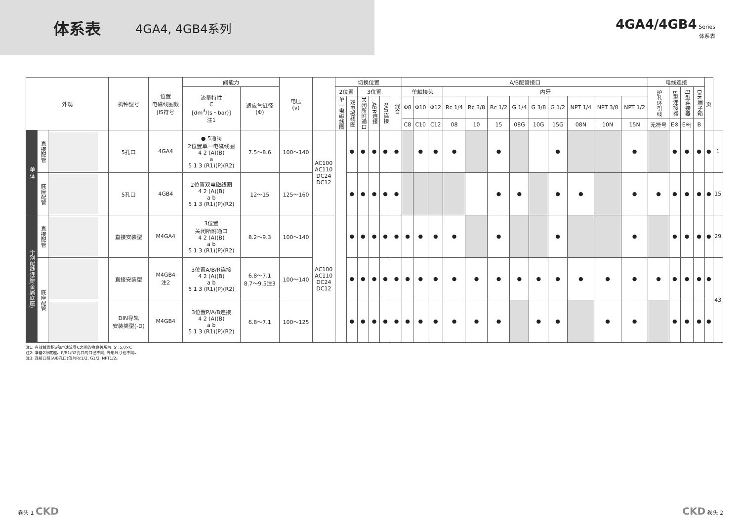体系表
4GA4, 4GB4系列
4GA4/4GB4 Series
体系表
| 外观 | | | 机种型号 | 位置 电磁线圈数 JIS符号 | 阀能力 | | 电压 (v) | | 切换位置 | | | | | | A/B配管接口 | | | | | | | | | | | | 电线连接 | | | | 页 | |
| --- | --- | --- | --- | --- | --- | --- | --- | --- | --- | --- | --- | --- | --- | --- | --- | --- | --- | --- | --- | --- | --- | --- | --- | --- | --- | --- | --- | --- | --- | --- | --- | --- |
| | | | | | 流量特性 C [dm<sup>3</sup>/(s・bar)] 注1 | 适应气缸径 (Φ) | | | 2位置 | | 3位置 | | | 混合 | 单触接头 | | | 内牙 | | | | | | | | | 护孔环引线 | E型连接器 | EJ型连接器 | DIN端子箱 | | |
| | | | | | | | | | 单一电磁线圈 | 双电磁线圈 | 关闭所附通口 | ABR连接 | PAB连接 | | Φ8 | Φ10 | Φ12 | Rc 1/4 | Rc 3/8 | Rc 1/2 | G 1/4 | G 3/8 | G 1/2 | NPT 1/4 | NPT 3/8 | NPT 1/2 | | | | | | |
| | | | | | | | | | | | | | | | C8 | C10 | C12 | 08 | 10 | 15 | 08G | 10G | 15G | 08N | 10N | 15N | 无符号 | E※ | E※J | B | | |
| 单 体 | 直接配管 | | 5孔口 | 4GA4 | ● 5通阀 2位置单一电磁线圈 4 2 (A)(B) a 5 1 3 (R1)(P)(R2) | 7.5〜8.6 | 100〜140 | AC100 AC110 DC24 DC12 | | ● | ● | ● | ● | ● | | ● | ● | ● | | ● | | | ● | | | ● | | ● | ● | ● | ● | 1 |
| | 底座配管 | | 5孔口 | 4GB4 | 2位置双电磁线圈 4 2 (A)(B) a b 5 1 3 (R1)(P)(R2) | 12〜15 | 125〜160 | | | ● | ● | ● | ● | ● | | | | | | ● | ● | | ● | ● | | ● | ● | ● | ● | ● | ● | 15 |
| 个别配线连座(金属底座) | 直接配管 | | 直接安装型 | M4GA4 | 3位置 关闭所附通口 4 2 (A)(B) a b 5 1 3 (R1)(P)(R2) | 8.2〜9.3 | 100〜140 | AC100 AC110 DC24 DC12 | | ● | ● | ● | ● | ● | ● | ● | ● | ● | | ● | | | ● | | | ● | | ● | ● | ● | ● | 29 |
| | 底座配管 | | 直接安装型 | M4GB4 注2 | 3位置A/B/R连接 4 2 (A)(B) a b 5 1 3 (R1)(P)(R2) | 6.8〜7.1 8.7〜9.5注3 | 100〜140 | | | ● | ● | ● | ● | ● | ● | ● | ● | ● | ● | ● | ● | ● | ● | ● | ● | ● | ● | ● | ● | ● | ● | 43 |
| | | | DIN导轨 安装类型(-D) | M4GB4 | 3位置P/A/B连接 4 2 (A)(B) a b 5 1 3 (R1)(P)(R2) | 6.8〜7.1 | 100〜125 | | | ● | ● | ● | ● | ● | ● | ● | ● | ● | ● | ● | | ● | ● | | ● | ● | | ● | ● | ● | ● | |
注1: 有效截面积S和声速流导C之间的换算关系为: S≒5.0×C
注2: 准备2种底座。P/R1/R2孔口的口径不同, 外形尺寸也不同。
注3: 连接口径(A/B孔口)值为Rc1/2, G1/2, NPT1/2。
卷头 1 CKD CKD 卷头 2